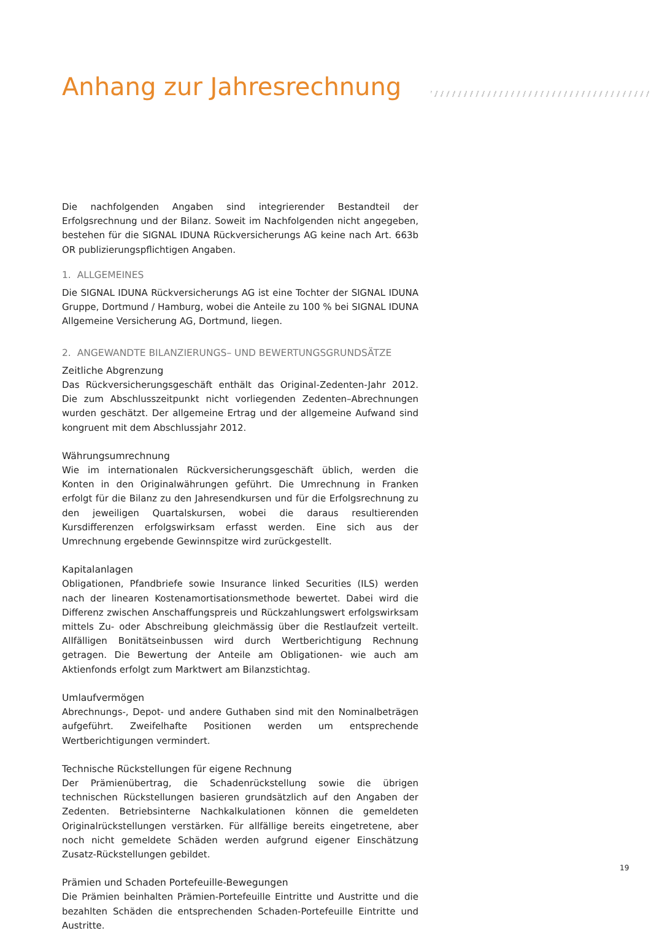Anhang zur Jahresrechnung
Die nachfolgenden Angaben sind integrierender Bestandteil der Erfolgsrechnung und der Bilanz. Soweit im Nachfolgenden nicht angegeben, bestehen für die SIGNAL IDUNA Rückversicherungs AG keine nach Art. 663b OR publizierungspflichtigen Angaben.
1. ALLGEMEINES
Die SIGNAL IDUNA Rückversicherungs AG ist eine Tochter der SIGNAL IDUNA Gruppe, Dortmund / Hamburg, wobei die Anteile zu 100 % bei SIGNAL IDUNA Allgemeine Versicherung AG, Dortmund, liegen.
2. ANGEWANDTE BILANZIERUNGS– UND BEWERTUNGSGRUNDSÄTZE
Zeitliche Abgrenzung
Das Rückversicherungsgeschäft enthält das Original-Zedenten-Jahr 2012. Die zum Abschlusszeitpunkt nicht vorliegenden Zedenten–Abrechnungen wurden geschätzt. Der allgemeine Ertrag und der allgemeine Aufwand sind kongruent mit dem Abschlussjahr 2012.
Währungsumrechnung
Wie im internationalen Rückversicherungsgeschäft üblich, werden die Konten in den Originalwährungen geführt. Die Umrechnung in Franken erfolgt für die Bilanz zu den Jahresendkursen und für die Erfolgsrechnung zu den jeweiligen Quartalskursen, wobei die daraus resultierenden Kursdifferenzen erfolgswirksam erfasst werden. Eine sich aus der Umrechnung ergebende Gewinnspitze wird zurückgestellt.
Kapitalanlagen
Obligationen, Pfandbriefe sowie Insurance linked Securities (ILS) werden nach der linearen Kostenamortisationsmethode bewertet. Dabei wird die Differenz zwischen Anschaffungspreis und Rückzahlungswert erfolgswirksam mittels Zu- oder Abschreibung gleichmässig über die Restlaufzeit verteilt. Allfälligen Bonitätseinbussen wird durch Wertberichtigung Rechnung getragen. Die Bewertung der Anteile am Obligationen- wie auch am Aktienfonds erfolgt zum Marktwert am Bilanzstichtag.
Umlaufvermögen
Abrechnungs-, Depot- und andere Guthaben sind mit den Nominalbeträgen aufgeführt. Zweifelhafte Positionen werden um entsprechende Wertberichtigungen vermindert.
Technische Rückstellungen für eigene Rechnung
Der Prämienübertrag, die Schadenrückstellung sowie die übrigen technischen Rückstellungen basieren grundsätzlich auf den Angaben der Zedenten. Betriebsinterne Nachkalkulationen können die gemeldeten Originalrückstellungen verstärken. Für allfällige bereits eingetretene, aber noch nicht gemeldete Schäden werden aufgrund eigener Einschätzung Zusatz-Rückstellungen gebildet.
Prämien und Schaden Portefeuille-Bewegungen
Die Prämien beinhalten Prämien-Portefeuille Eintritte und Austritte und die bezahlten Schäden die entsprechenden Schaden-Portefeuille Eintritte und Austritte.
19